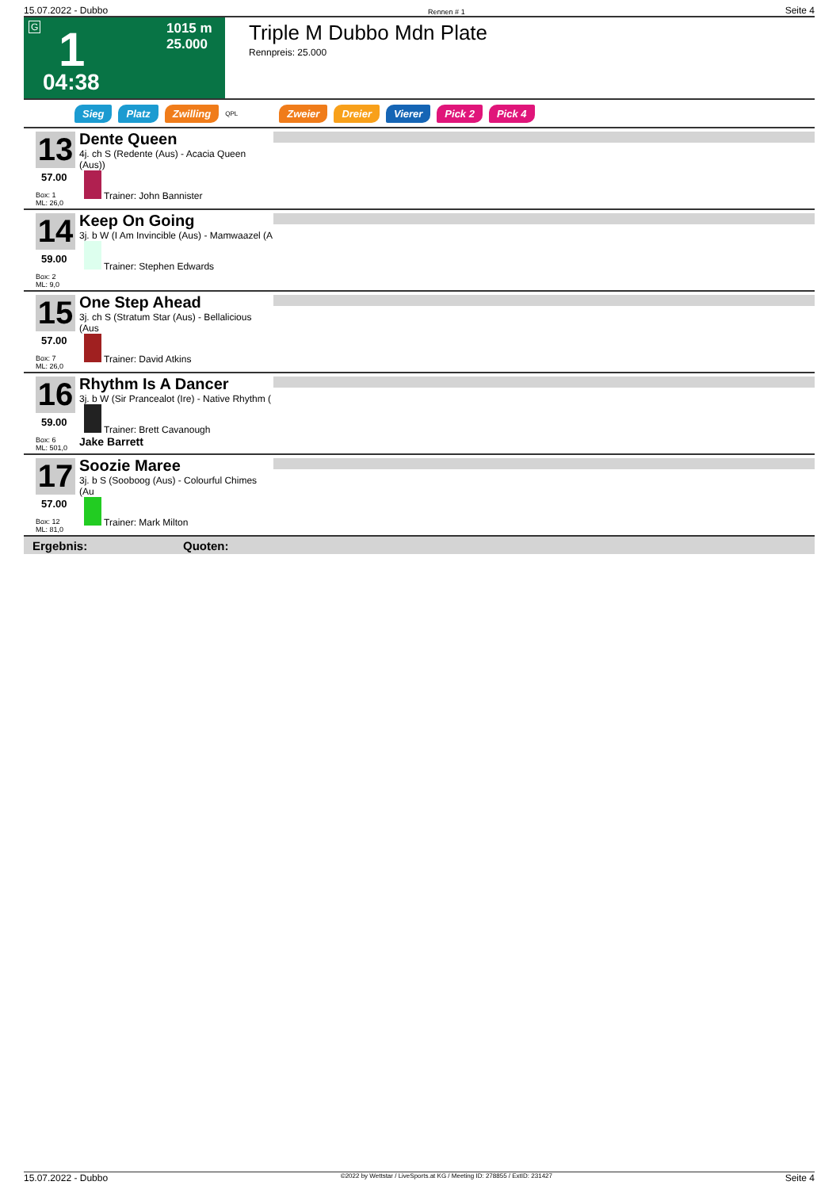15.07.2022 - Dubbo Rennen # 1 Seite 4
G 1 1015 m
25.000
04:38
Triple M Dubbo Mdn Plate
Rennpreis: 25.000
Sieg Platz Zwilling QPL Zweier Dreier Vierer Pick 2 Pick 4
13
57.00
Dente Queen
4j. ch S (Redente (Aus) - Acacia Queen (Aus))
Trainer: John Bannister
Box: 1
ML: 26,0
14
59.00
Keep On Going
3j. b W (I Am Invincible (Aus) - Mamwaazel (A
Trainer: Stephen Edwards
Box: 2
ML: 9,0
15
57.00
One Step Ahead
3j. ch S (Stratum Star (Aus) - Bellalicious (Aus
Trainer: David Atkins
Box: 7
ML: 26,0
16
59.00
Rhythm Is A Dancer
3j. b W (Sir Prancealot (Ire) - Native Rhythm (
Trainer: Brett Cavanough
Jake Barrett
Box: 6
ML: 501,0
17
57.00
Soozie Maree
3j. b S (Sooboog (Aus) - Colourful Chimes (Au
Trainer: Mark Milton
Box: 12
ML: 81,0
Ergebnis: Quoten:
15.07.2022 - Dubbo ©2022 by Wettstar / LiveSports.at KG / Meeting ID: 278855 / ExtID: 231427 Seite 4